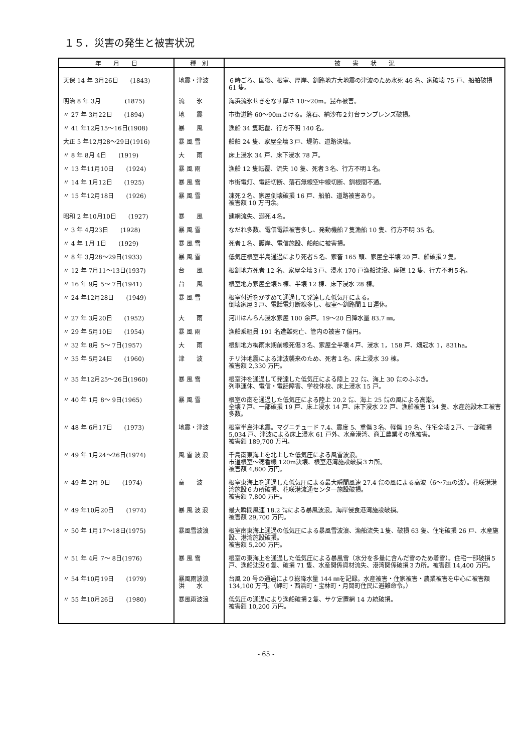１５．災害の発生と被害状況
| 年 月 日 | 種 別 | 被 害 状 況 |
| --- | --- | --- |
| 天保 14 年 3月26日 (1843) | 地震・津波 | ６時ごろ、国後、根室、厚岸、釧路地方大地震の津波のため水死 46 名、家破壊 75 戸、船舶破損 61 隻。 |
| 明治 8 年 3月 (1875) | 流 氷 | 海浜流氷せきをなす厚さ 10～20m。昆布被害。 |
| 〃 27 年 3月22日 (1894) | 地 震 | 市街道路 60～90mさける。落石、納沙布２灯台ランプレンズ破損。 |
| 〃 41 年12月15～16日(1908) | 暴 風 | 漁船 34 隻転覆、行方不明 140 名。 |
| 大正 5 年12月28～29日(1916) | 暴 風 雪 | 船舶 24 隻、家屋全壊３戸、堤防、道路決壊。 |
| 〃 8 年 8月 4日 (1919) | 大 雨 | 床上浸水 34 戸、床下浸水 78 戸。 |
| 〃 13 年11月10日 (1924) | 暴 風 雨 | 漁船 12 隻転覆、流失 10 隻、死者３名、行方不明１名。 |
| 〃 14 年 1月12日 (1925) | 暴 風 雪 | 市街電灯、電話切断、落石無線空中線切断、釧根間不通。 |
| 〃 15 年12月18日 (1926) | 暴 風 雪 | 凍死２名、家屋倒壊破損 16 戸、船舶、道路被害あり。 被害額 10 万円余。 |
| 昭和 2 年10月10日 (1927) | 暴 風 | 建網流失、溺死４名。 |
| 〃 3 年 4月23日 (1928) | 暴 風 雪 | なだれ多数、電信電話被害多し、発動機船７隻漁船 10 隻、行方不明 35 名。 |
| 〃 4 年 1月 1日 (1929) | 暴 風 雪 | 死者１名、護岸、電信施設、船舶に被害損。 |
| 〃 8 年 3月28～29日(1933) | 暴 風 雪 | 低気圧根室半島通過により死者５名、家畜 165 頭、家屋全半壊 20 戸、船破損２隻。 |
| 〃 12 年 7月11～13日(1937) | 台 風 | 根釧地方死者 12 名、家屋全壊３戸、浸水 170 戸漁船沈没、座礁 12 隻、行方不明５名。 |
| 〃 16 年 9月 5～ 7日(1941) | 台 風 | 根室地方家屋全壊５棟、半壊 12 棟、床下浸水 28 棟。 |
| 〃 24 年12月28日 (1949) | 暴 風 雪 | 根室付近をかすめて通過して発達した低気圧による。 倒壊家屋３戸、電話電灯断線多し、根室～釧路間１日運休。 |
| 〃 27 年 3月20日 (1952) | 大 雨 | 河川はんらん浸水家屋 100 余戸。19～20 日降水量 83.7 ㎜。 |
| 〃 29 年 5月10日 (1954) | 暴 風 雨 | 漁船乗組員 191 名遭難死亡、管内の被害７億円。 |
| 〃 32 年 8月 5～ 7日(1957) | 大 雨 | 根釧地方梅雨末期前線死傷３名、家屋全半壊４戸、浸水 1，158 戸、畑冠水 1，831ha。 |
| 〃 35 年 5月24日 (1960) | 津 波 | チリ沖地震による津波襲来のため、死者１名、床上浸水 39 棟。 被害額 2,330 万円。 |
| 〃 35 年12月25～26日(1960) | 暴 風 雪 | 根室沖を通過して発達した低気圧による陸上 22 ㍍、海上 30 ㍍のふぶき。 列車運休、電信・電話障害、学校休校、床上浸水 15 戸。 |
| 〃 40 年 1月 8～ 9日(1965) | 暴 風 雪 | 根室の南を通過した低気圧による陸上 20.2 ㍍、海上 25 ㍍の風による高潮。 全壊７戸、一部破損 19 戸、床上浸水 14 戸、床下浸水 22 戸、漁船被害 134 隻、水産施設木工被害多数。 |
| 〃 48 年 6月17日 (1973) | 地震・津波 | 根室半島沖地震。マグニチュード 7.4、震度 5、重傷３名、軽傷 19 名、住宅全壊２戸、一部破損 5,034 戸、津波による床上浸水 61 戸外、水産港湾、商工農業その他被害。 被害額 189,700 万円。 |
| 〃 49 年 1月24～26日(1974) | 風 雪 波 浪 | 千島南東海上を北上した低気圧による風雪波浪。 市道根室～穂香線 120m決壊、根室港湾施設破損３カ所。 被害額 4,800 万円。 |
| 〃 49 年 2月 9日 (1974) | 高 波 | 根室東海上を通過した低気圧による最大瞬間風速 27.4 ㍍の風による高波（6～7mの波）。花咲港港湾施設６カ所破損、花咲港流通センター施設破損。 被害額 7,800 万円。 |
| 〃 49 年10月20日 (1974) | 暴 風 波 浪 | 最大瞬間風速 18.2 ㍍による暴風波浪。海岸侵食港湾施設破損。 被害額 29,700 万円。 |
| 〃 50 年 1月17～18日(1975) | 暴風雪波浪 | 根室南東海上通過の低気圧による暴風雪波浪、漁船流失１隻、破損 63 隻、住宅破損 26 戸、水産施設、港湾施設破損。 被害額 5,200 万円。 |
| 〃 51 年 4月 7～ 8日(1976) | 暴 風 雪 | 根室の東海上を通過した低気圧による暴風雪（水分を多量に含んだ雪のため着雪）。住宅一部破損５戸、漁船沈没６隻、破損 71 隻、水産関係資材流失、港湾関係破損３カ所。被害額 14,400 万円。 |
| 〃 54 年10月19日 (1979) | 暴風雨波浪 洪 水 | 台風 20 号の通過により総降水量 144 ㎜を記録。水産被害・住家被害・農業被害を中心に被害額 134,100 万円。（岬町・西浜町・宝林町・月岡町住民に避難命令。） |
| 〃 55 年10月26日 (1980) | 暴風雨波浪 | 低気圧の通過により漁船破損２隻、サケ定置網 14 カ統破損。 被害額 10,200 万円。 |
- 65 -